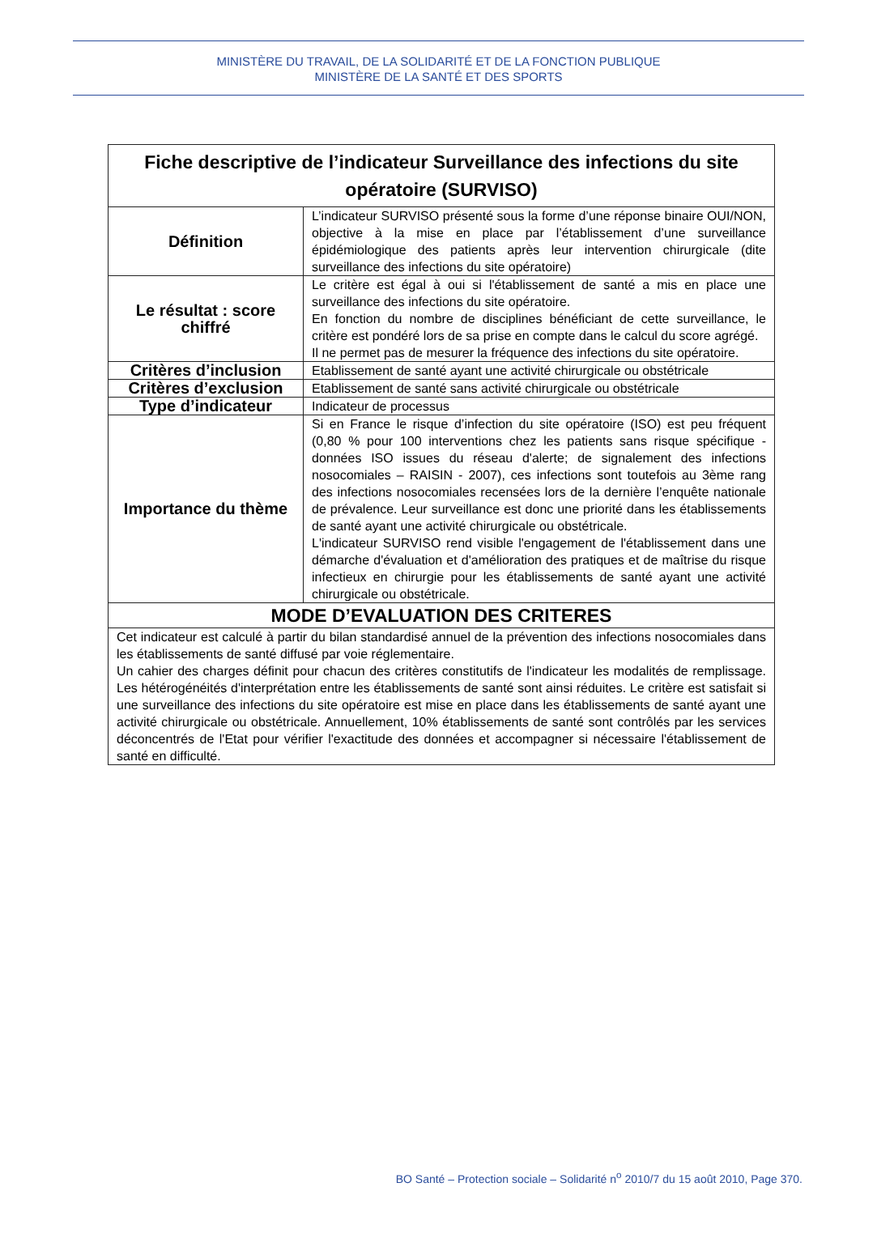MINISTÈRE DU TRAVAIL, DE LA SOLIDARITÉ ET DE LA FONCTION PUBLIQUE
MINISTÈRE DE LA SANTÉ ET DES SPORTS
| Fiche descriptive de l’indicateur Surveillance des infections du site opératoire (SURVISO) | |
| --- | --- |
| Définition | L’indicateur SURVISO présenté sous la forme d’une réponse binaire OUI/NON, objective à la mise en place par l’établissement d’une surveillance épidémiologique des patients après leur intervention chirurgicale (dite surveillance des infections du site opératoire) |
| Le résultat : score chiffré | Le critère est égal à oui si l'établissement de santé a mis en place une surveillance des infections du site opératoire. En fonction du nombre de disciplines bénéficiant de cette surveillance, le critère est pondéré lors de sa prise en compte dans le calcul du score agrégé. Il ne permet pas de mesurer la fréquence des infections du site opératoire. |
| Critères d’inclusion | Etablissement de santé ayant une activité chirurgicale ou obstétricale |
| Critères d’exclusion | Etablissement de santé sans activité chirurgicale ou obstétricale |
| Type d’indicateur | Indicateur de processus |
| Importance du thème | Si en France le risque d’infection du site opératoire (ISO) est peu fréquent (0,80 % pour 100 interventions chez les patients sans risque spécifique - données ISO issues du réseau d'alerte; de signalement des infections nosocomiales – RAISIN - 2007), ces infections sont toutefois au 3ème rang des infections nosocomiales recensées lors de la dernière l’enquête nationale de prévalence. Leur surveillance est donc une priorité dans les établissements de santé ayant une activité chirurgicale ou obstétricale. L'indicateur SURVISO rend visible l'engagement de l'établissement dans une démarche d'évaluation et d'amélioration des pratiques et de maîtrise du risque infectieux en chirurgie pour les établissements de santé ayant une activité chirurgicale ou obstétricale. |
| MODE D’EVALUATION DES CRITERES | |
| Cet indicateur est calculé à partir du bilan standardisé annuel de la prévention des infections nosocomiales dans les établissements de santé diffusé par voie réglementaire. Un cahier des charges définit pour chacun des critères constitutifs de l'indicateur les modalités de remplissage. Les hétérogénéités d'interprétation entre les établissements de santé sont ainsi réduites. Le critère est satisfait si une surveillance des infections du site opératoire est mise en place dans les établissements de santé ayant une activité chirurgicale ou obstétricale. Annuellement, 10% établissements de santé sont contrôlés par les services déconcentrés de l'Etat pour vérifier l'exactitude des données et accompagner si nécessaire l'établissement de santé en difficulté. | |
BO Santé – Protection sociale – Solidarité n<sup>o</sup> 2010/7 du 15 août 2010, Page 370.